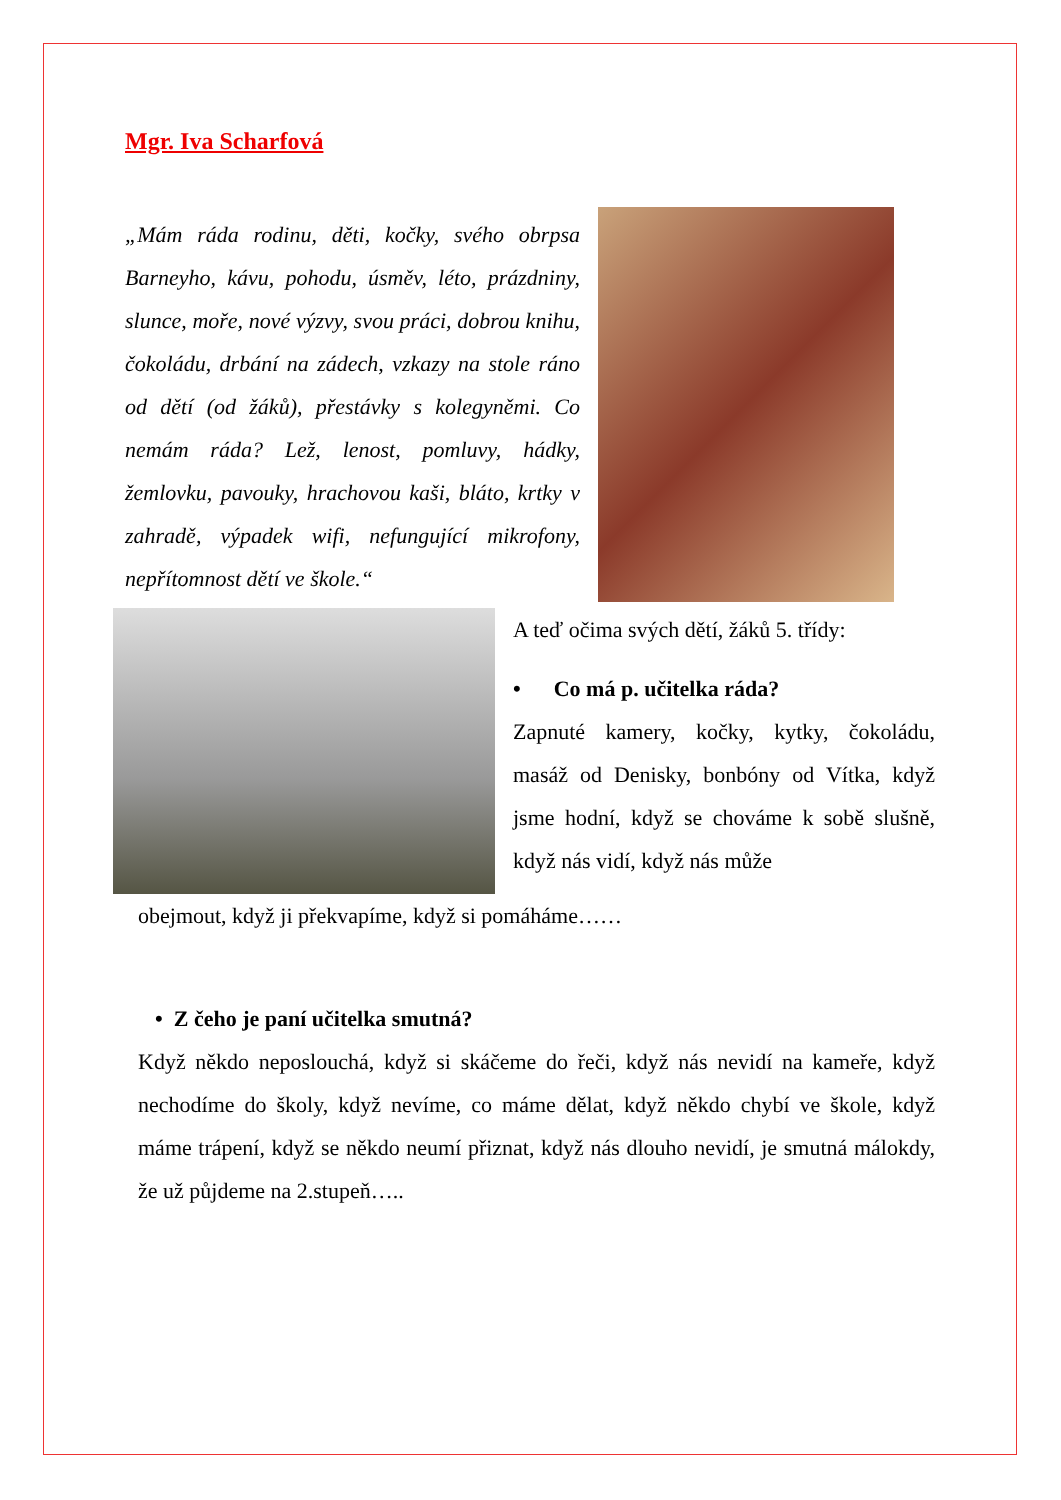Mgr. Iva Scharfová
„Mám ráda rodinu, děti, kočky, svého obrpsa Barneyho, kávu, pohodu, úsměv, léto, prázdniny, slunce, moře, nové výzvy, svou práci, dobrou knihu, čokoládu, drbání na zádech, vzkazy na stole ráno od dětí (od žáků), přestávky s kolegyněmi. Co nemám ráda? Lež, lenost, pomluvy, hádky, žemlovku, pavouky, hrachovou kaši, bláto, krtky v zahradě, výpadek wifi, nefungující mikrofony, nepřítomnost dětí ve škole.“
A teď očima svých dětí, žáků 5. třídy:
• Co má p. učitelka ráda?
Zapnuté kamery, kočky, kytky, čokoládu, masáž od Denisky, bonbóny od Vítka, když jsme hodní, když se chováme k sobě slušně, když nás vidí, když nás může
obejmout, když ji překvapíme, když si pomáháme……
• Z čeho je paní učitelka smutná?
Když někdo neposlouchá, když si skáčeme do řeči, když nás nevidí na kameře, když nechodíme do školy, když nevíme, co máme dělat, když někdo chybí ve škole, když máme trápení, když se někdo neumí přiznat, když nás dlouho nevidí, je smutná málokdy, že už půjdeme na 2.stupeň…..